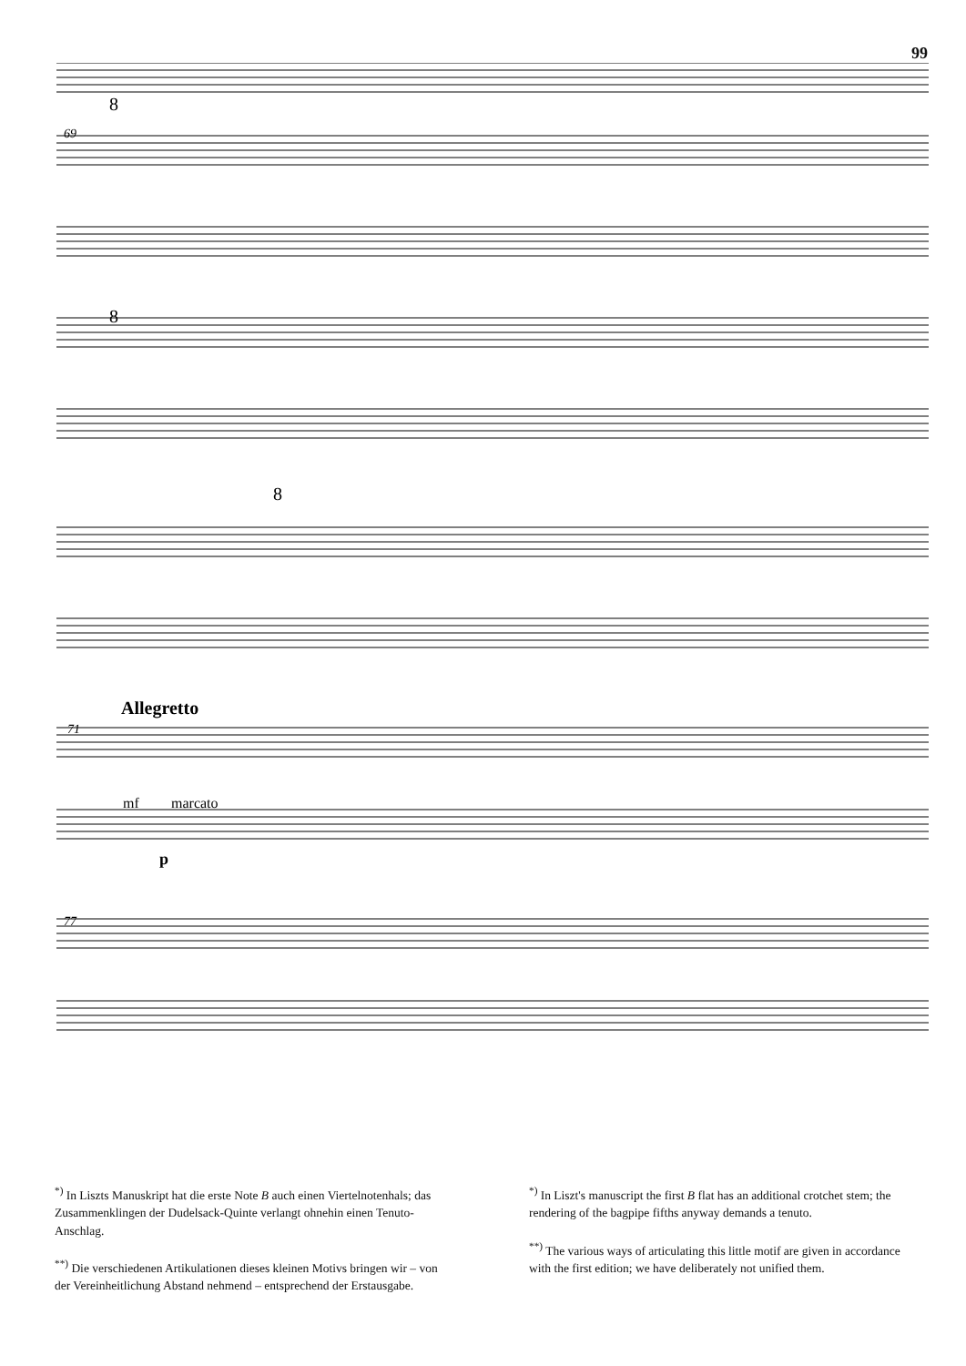99
8
8
8
69
Allegretto
71
mf
marcato
p
77
<sup>*)</sup> In Liszts Manuskript hat die erste Note B auch einen Viertelnotenhals; das Zusammenklingen der Dudelsack-Quinte verlangt ohnehin einen Tenuto-Anschlag.
<sup>**)</sup> Die verschiedenen Artikulationen dieses kleinen Motivs bringen wir – von der Vereinheitlichung Abstand nehmend – entsprechend der Erstausgabe.
<sup>*)</sup> In Liszt's manuscript the first B flat has an additional crotchet stem; the rendering of the bagpipe fifths anyway demands a tenuto.
<sup>**)</sup> The various ways of articulating this little motif are given in accordance with the first edition; we have deliberately not unified them.